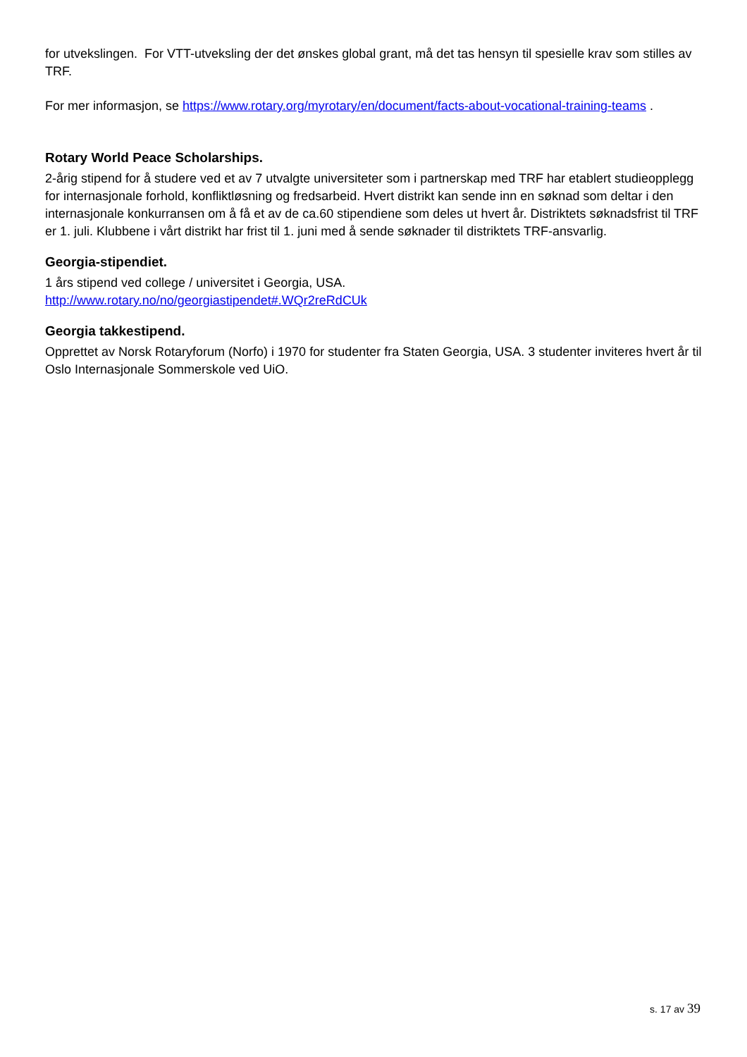for utvekslingen. For VTT-utveksling der det ønskes global grant, må det tas hensyn til spesielle krav som stilles av TRF.
For mer informasjon, se https://www.rotary.org/myrotary/en/document/facts-about-vocational-training-teams .
Rotary World Peace Scholarships.
2-årig stipend for å studere ved et av 7 utvalgte universiteter som i partnerskap med TRF har etablert studieopplegg for internasjonale forhold, konfliktløsning og fredsarbeid. Hvert distrikt kan sende inn en søknad som deltar i den internasjonale konkurransen om å få et av de ca.60 stipendiene som deles ut hvert år. Distriktets søknadsfrist til TRF er 1. juli. Klubbene i vårt distrikt har frist til 1. juni med å sende søknader til distriktets TRF-ansvarlig.
Georgia-stipendiet.
1 års stipend ved college / universitet i Georgia, USA.
http://www.rotary.no/no/georgiastipendet#.WQr2reRdCUk
Georgia takkestipend.
Opprettet av Norsk Rotaryforum (Norfo) i 1970 for studenter fra Staten Georgia, USA. 3 studenter inviteres hvert år til Oslo Internasjonale Sommerskole ved UiO.
s. 17 av 39